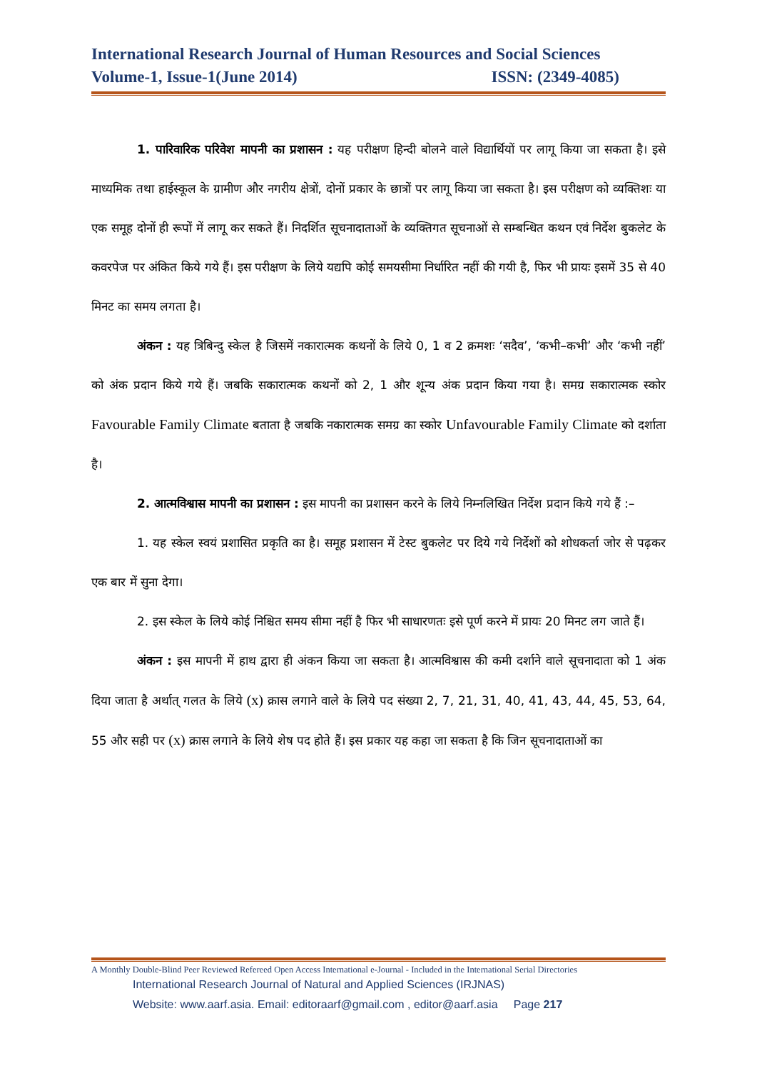International Research Journal of Human Resources and Social Sciences
Volume-1, Issue-1(June 2014) ISSN: (2349-4085)
1. पारिवारिक परिवेश मापनी का प्रशासन : यह परीक्षण हिन्दी बोलने वाले विद्यार्थियों पर लागू किया जा सकता है। इसे माध्यमिक तथा हाईस्कूल के ग्रामीण और नगरीय क्षेत्रों, दोनों प्रकार के छात्रों पर लागू किया जा सकता है। इस परीक्षण को व्यक्तिशः या एक समूह दोनों ही रूपों में लागू कर सकते हैं। निदर्शित सूचनादाताओं के व्यक्तिगत सूचनाओं से सम्बन्धित कथन एवं निर्देश बुकलेट के कवरपेज पर अंकित किये गये हैं। इस परीक्षण के लिये यद्यपि कोई समयसीमा निर्धारित नहीं की गयी है, फिर भी प्रायः इसमें 35 से 40 मिनट का समय लगता है।
अंकन : यह त्रिबिन्दु स्केल है जिसमें नकारात्मक कथनों के लिये 0, 1 व 2 क्रमशः ‘सदैव’, ‘कभी–कभी’ और ‘कभी नहीं’ को अंक प्रदान किये गये हैं। जबकि सकारात्मक कथनों को 2, 1 और शून्य अंक प्रदान किया गया है। समग्र सकारात्मक स्कोर Favourable Family Climate बताता है जबकि नकारात्मक समग्र का स्कोर Unfavourable Family Climate को दर्शाता है।
2. आत्मविश्वास मापनी का प्रशासन : इस मापनी का प्रशासन करने के लिये निम्नलिखित निर्देश प्रदान किये गये हैं :–
1. यह स्केल स्वयं प्रशासित प्रकृति का है। समूह प्रशासन में टेस्ट बुकलेट पर दिये गये निर्देशों को शोधकर्ता जोर से पढ़कर एक बार में सुना देगा।
2. इस स्केल के लिये कोई निश्चित समय सीमा नहीं है फिर भी साधारणतः इसे पूर्ण करने में प्रायः 20 मिनट लग जाते हैं।
अंकन : इस मापनी में हाथ द्वारा ही अंकन किया जा सकता है। आत्मविश्वास की कमी दर्शाने वाले सूचनादाता को 1 अंक दिया जाता है अर्थात् गलत के लिये (x) क्रास लगाने वाले के लिये पद संख्या 2, 7, 21, 31, 40, 41, 43, 44, 45, 53, 64, 55 और सही पर (x) क्रास लगाने के लिये शेष पद होते हैं। इस प्रकार यह कहा जा सकता है कि जिन सूचनादाताओं का
A Monthly Double-Blind Peer Reviewed Refereed Open Access International e-Journal - Included in the International Serial Directories
International Research Journal of Natural and Applied Sciences (IRJNAS)
Website: www.aarf.asia. Email: editoraarf@gmail.com , editor@aarf.asia Page 217